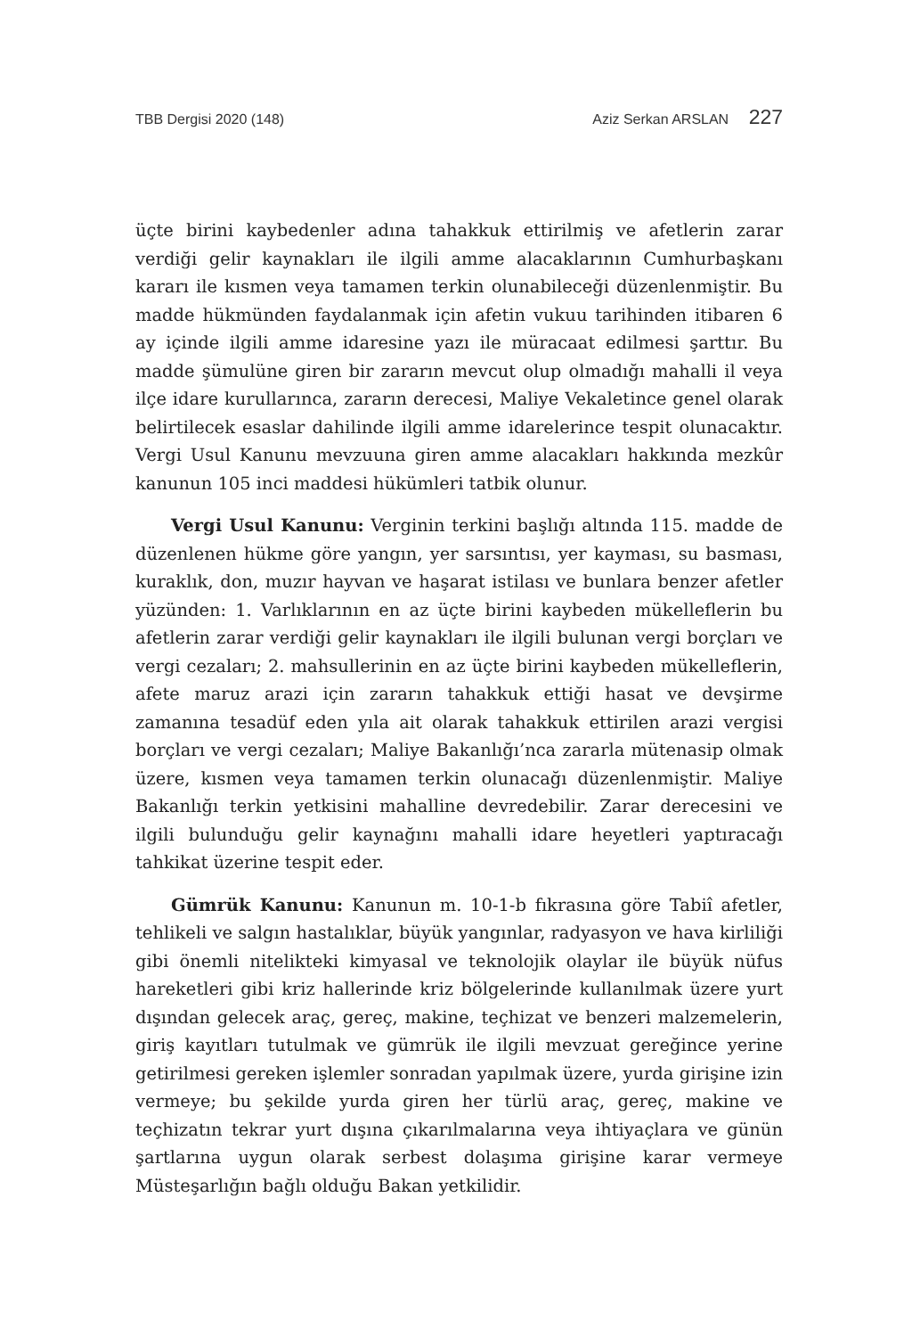TBB Dergisi 2020 (148) Aziz Serkan ARSLAN 227
üçte birini kaybedenler adına tahakkuk ettirilmiş ve afetlerin zarar verdiği gelir kaynakları ile ilgili amme alacaklarının Cumhurbaşkanı kararı ile kısmen veya tamamen terkin olunabileceği düzenlenmiştir. Bu madde hükmünden faydalanmak için afetin vukuu tarihinden itibaren 6 ay içinde ilgili amme idaresine yazı ile müracaat edilmesi şarttır. Bu madde şümulüne giren bir zararın mevcut olup olmadığı mahalli il veya ilçe idare kurullarınca, zararın derecesi, Maliye Vekaletince genel olarak belirtilecek esaslar dahilinde ilgili amme idarelerince tespit olunacaktır. Vergi Usul Kanunu mevzuuna giren amme alacakları hakkında mezkûr kanunun 105 inci maddesi hükümleri tatbik olunur.
Vergi Usul Kanunu: Verginin terkini başlığı altında 115. madde de düzenlenen hükme göre yangın, yer sarsıntısı, yer kayması, su basması, kuraklık, don, muzır hayvan ve haşarat istilası ve bunlara benzer afetler yüzünden: 1. Varlıklarının en az üçte birini kaybeden mükelleflerin bu afetlerin zarar verdiği gelir kaynakları ile ilgili bulunan vergi borçları ve vergi cezaları; 2. mahsullerinin en az üçte birini kaybeden mükelleflerin, afete maruz arazi için zararın tahakkuk ettiği hasat ve devşirme zamanına tesadüf eden yıla ait olarak tahakkuk ettirilen arazi vergisi borçları ve vergi cezaları; Maliye Bakanlığı’nca zararla mütenasip olmak üzere, kısmen veya tamamen terkin olunacağı düzenlenmiştir. Maliye Bakanlığı terkin yetkisini mahalline devredebilir. Zarar derecesini ve ilgili bulunduğu gelir kaynağını mahalli idare heyetleri yaptıracağı tahkikat üzerine tespit eder.
Gümrük Kanunu: Kanunun m. 10-1-b fıkrasına göre Tabiî afetler, tehlikeli ve salgın hastalıklar, büyük yangınlar, radyasyon ve hava kirliliği gibi önemli nitelikteki kimyasal ve teknolojik olaylar ile büyük nüfus hareketleri gibi kriz hallerinde kriz bölgelerinde kullanılmak üzere yurt dışından gelecek araç, gereç, makine, teçhizat ve benzeri malzemelerin, giriş kayıtları tutulmak ve gümrük ile ilgili mevzuat gereğince yerine getirilmesi gereken işlemler sonradan yapılmak üzere, yurda girişine izin vermeye; bu şekilde yurda giren her türlü araç, gereç, makine ve teçhizatın tekrar yurt dışına çıkarılmalarına veya ihtiyaçlara ve günün şartlarına uygun olarak serbest dolaşıma girişine karar vermeye Müsteşarlığın bağlı olduğu Bakan yetkilidir.